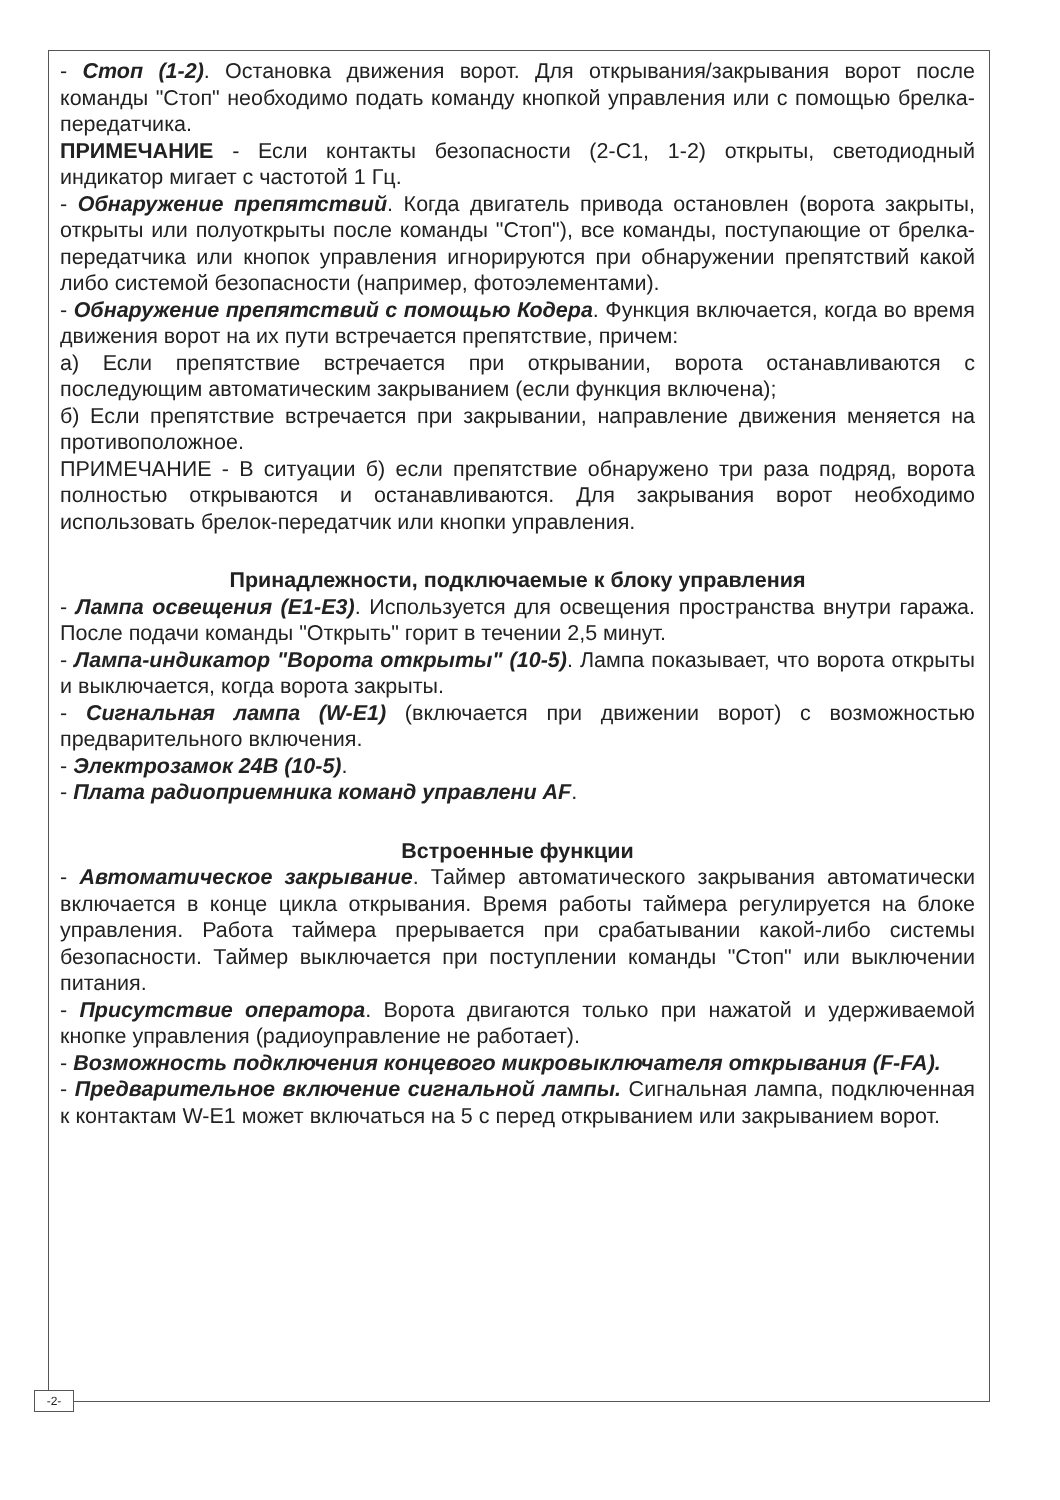- Стоп (1-2). Остановка движения ворот. Для открывания/закрывания ворот после команды "Стоп" необходимо подать команду кнопкой управления или с помощью брелка-передатчика.
ПРИМЕЧАНИЕ - Если контакты безопасности (2-C1, 1-2) открыты, светодиодный индикатор мигает с частотой 1 Гц.
- Обнаружение препятствий. Когда двигатель привода остановлен (ворота закрыты, открыты или полуоткрыты после команды "Стоп"), все команды, поступающие от брелка-передатчика или кнопок управления игнорируются при обнаружении препятствий какой либо системой безопасности (например, фотоэлементами).
- Обнаружение препятствий с помощью Кодера. Функция включается, когда во время движения ворот на их пути встречается препятствие, причем:
а) Если препятствие встречается при открывании, ворота останавливаются с последующим автоматическим закрыванием (если функция включена);
б) Если препятствие встречается при закрывании, направление движения меняется на противоположное.
ПРИМЕЧАНИЕ - В ситуации б) если препятствие обнаружено три раза подряд, ворота полностью открываются и останавливаются. Для закрывания ворот необходимо использовать брелок-передатчик или кнопки управления.
Принадлежности, подключаемые к блоку управления
- Лампа освещения (E1-E3). Используется для освещения пространства внутри гаража. После подачи команды "Открыть" горит в течении 2,5 минут.
- Лампа-индикатор "Ворота открыты" (10-5). Лампа показывает, что ворота открыты и выключается, когда ворота закрыты.
- Сигнальная лампа (W-E1) (включается при движении ворот) с возможностью предварительного включения.
- Электрозамок 24В (10-5).
- Плата радиоприемника команд управлени AF.
Встроенные функции
- Автоматическое закрывание. Таймер автоматического закрывания автоматически включается в конце цикла открывания. Время работы таймера регулируется на блоке управления. Работа таймера прерывается при срабатывании какой-либо системы безопасности. Таймер выключается при поступлении команды "Стоп" или выключении питания.
- Присутствие оператора. Ворота двигаются только при нажатой и удерживаемой кнопке управления (радиоуправление не работает).
- Возможность подключения концевого микровыключателя открывания (F-FA).
- Предварительное включение сигнальной лампы. Сигнальная лампа, подключенная к контактам W-E1 может включаться на 5 с перед открыванием или закрыванием ворот.
-2-